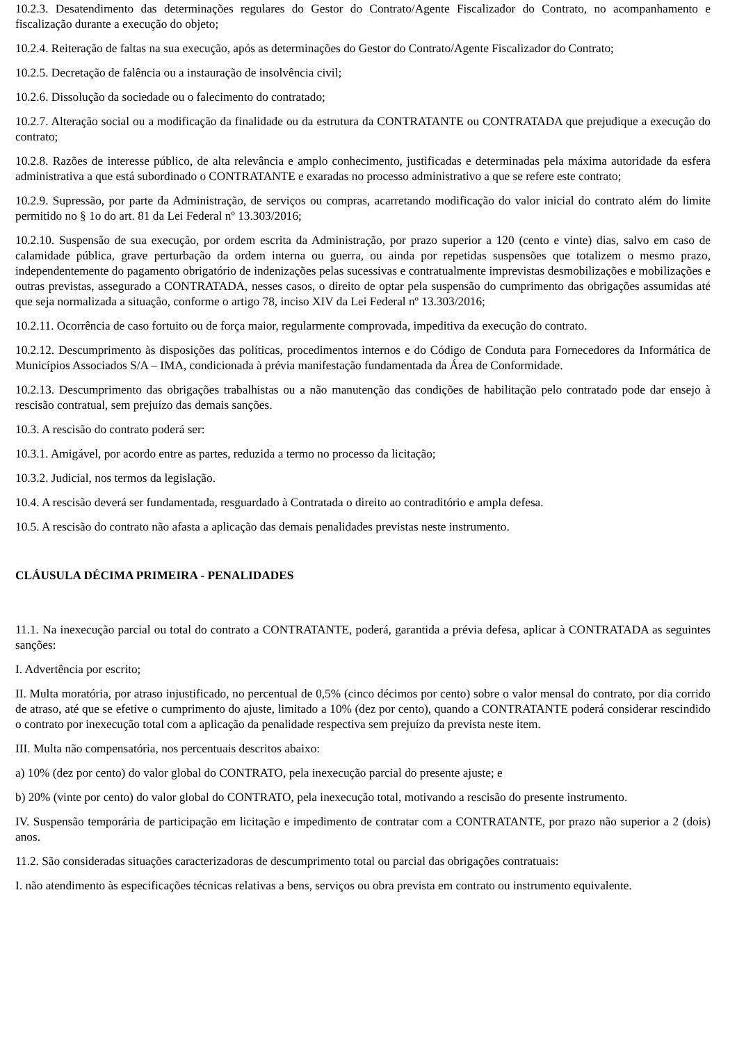10.2.3. Desatendimento das determinações regulares do Gestor do Contrato/Agente Fiscalizador do Contrato, no acompanhamento e fiscalização durante a execução do objeto;
10.2.4. Reiteração de faltas na sua execução, após as determinações do Gestor do Contrato/Agente Fiscalizador do Contrato;
10.2.5. Decretação de falência ou a instauração de insolvência civil;
10.2.6. Dissolução da sociedade ou o falecimento do contratado;
10.2.7. Alteração social ou a modificação da finalidade ou da estrutura da CONTRATANTE ou CONTRATADA que prejudique a execução do contrato;
10.2.8. Razões de interesse público, de alta relevância e amplo conhecimento, justificadas e determinadas pela máxima autoridade da esfera administrativa a que está subordinado o CONTRATANTE e exaradas no processo administrativo a que se refere este contrato;
10.2.9. Supressão, por parte da Administração, de serviços ou compras, acarretando modificação do valor inicial do contrato além do limite permitido no § 1o do art. 81 da Lei Federal nº 13.303/2016;
10.2.10. Suspensão de sua execução, por ordem escrita da Administração, por prazo superior a 120 (cento e vinte) dias, salvo em caso de calamidade pública, grave perturbação da ordem interna ou guerra, ou ainda por repetidas suspensões que totalizem o mesmo prazo, independentemente do pagamento obrigatório de indenizações pelas sucessivas e contratualmente imprevistas desmobilizações e mobilizações e outras previstas, assegurado a CONTRATADA, nesses casos, o direito de optar pela suspensão do cumprimento das obrigações assumidas até que seja normalizada a situação, conforme o artigo 78, inciso XIV da Lei Federal nº 13.303/2016;
10.2.11. Ocorrência de caso fortuito ou de força maior, regularmente comprovada, impeditiva da execução do contrato.
10.2.12. Descumprimento às disposições das políticas, procedimentos internos e do Código de Conduta para Fornecedores da Informática de Municípios Associados S/A – IMA, condicionada à prévia manifestação fundamentada da Área de Conformidade.
10.2.13. Descumprimento das obrigações trabalhistas ou a não manutenção das condições de habilitação pelo contratado pode dar ensejo à rescisão contratual, sem prejuízo das demais sanções.
10.3. A rescisão do contrato poderá ser:
10.3.1. Amigável, por acordo entre as partes, reduzida a termo no processo da licitação;
10.3.2. Judicial, nos termos da legislação.
10.4. A rescisão deverá ser fundamentada, resguardado à Contratada o direito ao contraditório e ampla defesa.
10.5. A rescisão do contrato não afasta a aplicação das demais penalidades previstas neste instrumento.
CLÁUSULA DÉCIMA PRIMEIRA - PENALIDADES
11.1. Na inexecução parcial ou total do contrato a CONTRATANTE, poderá, garantida a prévia defesa, aplicar à CONTRATADA as seguintes sanções:
I. Advertência por escrito;
II. Multa moratória, por atraso injustificado, no percentual de 0,5% (cinco décimos por cento) sobre o valor mensal do contrato, por dia corrido de atraso, até que se efetive o cumprimento do ajuste, limitado a 10% (dez por cento), quando a CONTRATANTE poderá considerar rescindido o contrato por inexecução total com a aplicação da penalidade respectiva sem prejuízo da prevista neste item.
III. Multa não compensatória, nos percentuais descritos abaixo:
a) 10% (dez por cento) do valor global do CONTRATO, pela inexecução parcial do presente ajuste; e
b) 20% (vinte por cento) do valor global do CONTRATO, pela inexecução total, motivando a rescisão do presente instrumento.
IV. Suspensão temporária de participação em licitação e impedimento de contratar com a CONTRATANTE, por prazo não superior a 2 (dois) anos.
11.2. São consideradas situações caracterizadoras de descumprimento total ou parcial das obrigações contratuais:
I. não atendimento às especificações técnicas relativas a bens, serviços ou obra prevista em contrato ou instrumento equivalente.